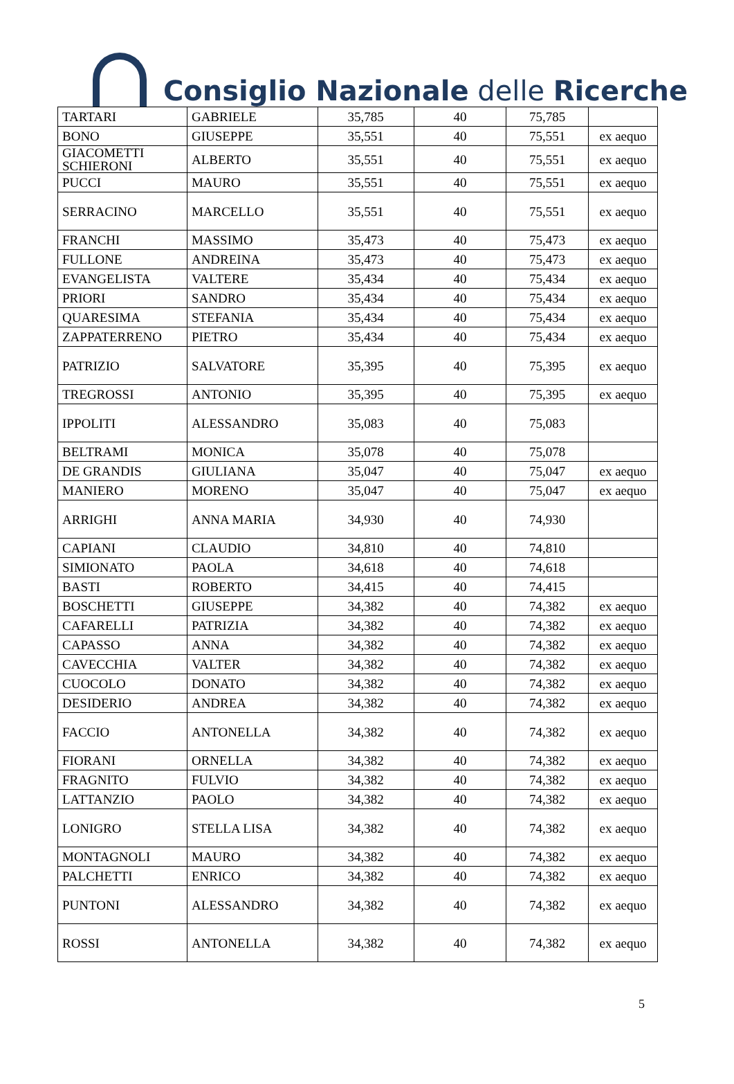Consiglio Nazionale delle Ricerche
| TARTARI | GABRIELE | 35,785 | 40 | 75,785 | |
| BONO | GIUSEPPE | 35,551 | 40 | 75,551 | ex aequo |
| GIACOMETTI SCHIERONI | ALBERTO | 35,551 | 40 | 75,551 | ex aequo |
| PUCCI | MAURO | 35,551 | 40 | 75,551 | ex aequo |
| SERRACINO | MARCELLO | 35,551 | 40 | 75,551 | ex aequo |
| FRANCHI | MASSIMO | 35,473 | 40 | 75,473 | ex aequo |
| FULLONE | ANDREINA | 35,473 | 40 | 75,473 | ex aequo |
| EVANGELISTA | VALTERE | 35,434 | 40 | 75,434 | ex aequo |
| PRIORI | SANDRO | 35,434 | 40 | 75,434 | ex aequo |
| QUARESIMA | STEFANIA | 35,434 | 40 | 75,434 | ex aequo |
| ZAPPATERRENO | PIETRO | 35,434 | 40 | 75,434 | ex aequo |
| PATRIZIO | SALVATORE | 35,395 | 40 | 75,395 | ex aequo |
| TREGROSSI | ANTONIO | 35,395 | 40 | 75,395 | ex aequo |
| IPPOLITI | ALESSANDRO | 35,083 | 40 | 75,083 | |
| BELTRAMI | MONICA | 35,078 | 40 | 75,078 | |
| DE GRANDIS | GIULIANA | 35,047 | 40 | 75,047 | ex aequo |
| MANIERO | MORENO | 35,047 | 40 | 75,047 | ex aequo |
| ARRIGHI | ANNA MARIA | 34,930 | 40 | 74,930 | |
| CAPIANI | CLAUDIO | 34,810 | 40 | 74,810 | |
| SIMIONATO | PAOLA | 34,618 | 40 | 74,618 | |
| BASTI | ROBERTO | 34,415 | 40 | 74,415 | |
| BOSCHETTI | GIUSEPPE | 34,382 | 40 | 74,382 | ex aequo |
| CAFARELLI | PATRIZIA | 34,382 | 40 | 74,382 | ex aequo |
| CAPASSO | ANNA | 34,382 | 40 | 74,382 | ex aequo |
| CAVECCHIA | VALTER | 34,382 | 40 | 74,382 | ex aequo |
| CUOCOLO | DONATO | 34,382 | 40 | 74,382 | ex aequo |
| DESIDERIO | ANDREA | 34,382 | 40 | 74,382 | ex aequo |
| FACCIO | ANTONELLA | 34,382 | 40 | 74,382 | ex aequo |
| FIORANI | ORNELLA | 34,382 | 40 | 74,382 | ex aequo |
| FRAGNITO | FULVIO | 34,382 | 40 | 74,382 | ex aequo |
| LATTANZIO | PAOLO | 34,382 | 40 | 74,382 | ex aequo |
| LONIGRO | STELLA LISA | 34,382 | 40 | 74,382 | ex aequo |
| MONTAGNOLI | MAURO | 34,382 | 40 | 74,382 | ex aequo |
| PALCHETTI | ENRICO | 34,382 | 40 | 74,382 | ex aequo |
| PUNTONI | ALESSANDRO | 34,382 | 40 | 74,382 | ex aequo |
| ROSSI | ANTONELLA | 34,382 | 40 | 74,382 | ex aequo |
5